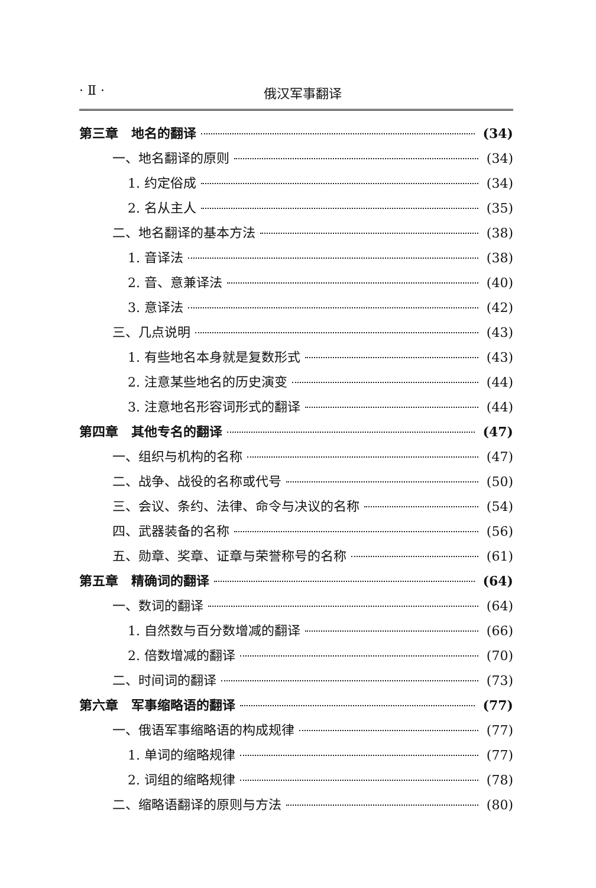· Ⅱ · 俄汉军事翻译
第三章　地名的翻译 (34)
一、地名翻译的原则 (34)
1. 约定俗成 (34)
2. 名从主人 (35)
二、地名翻译的基本方法 (38)
1. 音译法 (38)
2. 音、意兼译法 (40)
3. 意译法 (42)
三、几点说明 (43)
1. 有些地名本身就是复数形式 (43)
2. 注意某些地名的历史演变 (44)
3. 注意地名形容词形式的翻译 (44)
第四章　其他专名的翻译 (47)
一、组织与机构的名称 (47)
二、战争、战役的名称或代号 (50)
三、会议、条约、法律、命令与决议的名称 (54)
四、武器装备的名称 (56)
五、勋章、奖章、证章与荣誉称号的名称 (61)
第五章　精确词的翻译 (64)
一、数词的翻译 (64)
1. 自然数与百分数增减的翻译 (66)
2. 倍数增减的翻译 (70)
二、时间词的翻译 (73)
第六章　军事缩略语的翻译 (77)
一、俄语军事缩略语的构成规律 (77)
1. 单词的缩略规律 (77)
2. 词组的缩略规律 (78)
二、缩略语翻译的原则与方法 (80)